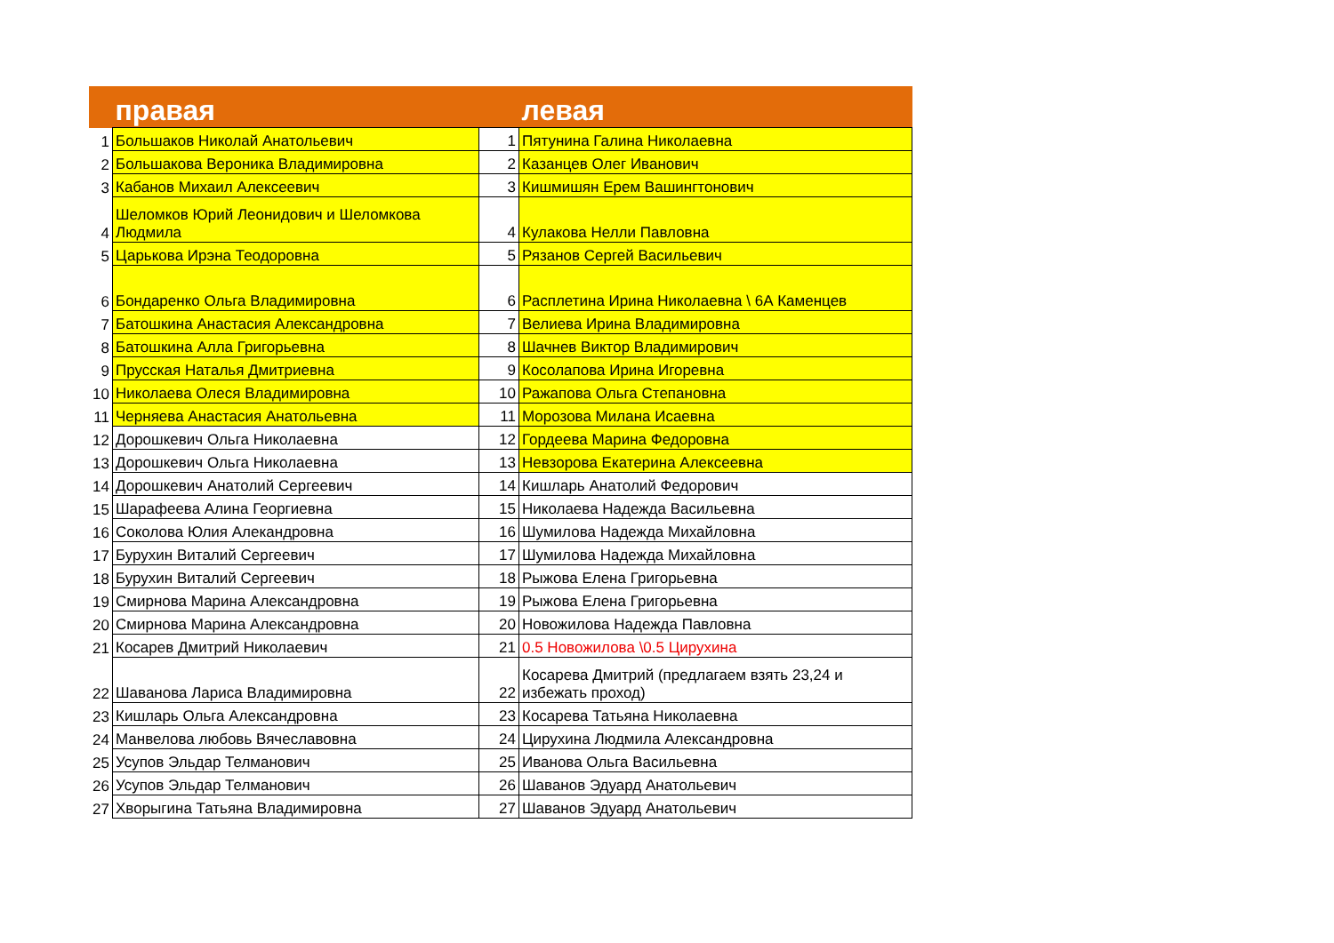| | правая | | левая |
| --- | --- | --- | --- |
| 1 | Большаков Николай Анатольевич | 1 | Пятунина Галина Николаевна |
| 2 | Большакова Вероника Владимировна | 2 | Казанцев Олег Иванович |
| 3 | Кабанов Михаил Алексеевич | 3 | Кишмишян Ерем Вашингтонович |
| 4 | Шеломков Юрий Леонидович и Шеломкова Людмила | 4 | Кулакова Нелли Павловна |
| 5 | Царькова Ирэна Теодоровна | 5 | Рязанов Сергей Васильевич |
| 6 | Бондаренко Ольга Владимировна | 6 | Расплетина Ирина Николаевна \ 6А Каменцев |
| 7 | Батошкина Анастасия Александровна | 7 | Велиева Ирина Владимировна |
| 8 | Батошкина Алла Григорьевна | 8 | Шачнев Виктор Владимирович |
| 9 | Прусская Наталья Дмитриевна | 9 | Косолапова Ирина Игоревна |
| 10 | Николаева Олеся Владимировна | 10 | Ражапова Ольга Степановна |
| 11 | Черняева Анастасия Анатольевна | 11 | Морозова Милана Исаевна |
| 12 | Дорошкевич Ольга Николаевна | 12 | Гордеева Марина Федоровна |
| 13 | Дорошкевич Ольга Николаевна | 13 | Невзорова Екатерина Алексеевна |
| 14 | Дорошкевич Анатолий Сергеевич | 14 | Кишларь Анатолий Федорович |
| 15 | Шарафеева Алина Георгиевна | 15 | Николаева Надежда Васильевна |
| 16 | Соколова Юлия Алекандровна | 16 | Шумилова Надежда Михайловна |
| 17 | Бурухин Виталий Сергеевич | 17 | Шумилова Надежда Михайловна |
| 18 | Бурухин Виталий Сергеевич | 18 | Рыжова Елена Григорьевна |
| 19 | Смирнова Марина Александровна | 19 | Рыжова Елена Григорьевна |
| 20 | Смирнова Марина Александровна | 20 | Новожилова Надежда Павловна |
| 21 | Косарев Дмитрий Николаевич | 21 | 0.5 Новожилова \0.5 Цирухина |
| 22 | Шаванова Лариса Владимировна | 22 | Косарева Дмитрий (предлагаем взять 23,24 и избежать проход) |
| 23 | Кишларь Ольга Александровна | 23 | Косарева Татьяна Николаевна |
| 24 | Манвелова любовь Вячеславовна | 24 | Цирухина Людмила Александровна |
| 25 | Усупов Эльдар Телманович | 25 | Иванова Ольга Васильевна |
| 26 | Усупов Эльдар Телманович | 26 | Шаванов Эдуард Анатольевич |
| 27 | Хворыгина Татьяна Владимировна | 27 | Шаванов Эдуард Анатольевич |